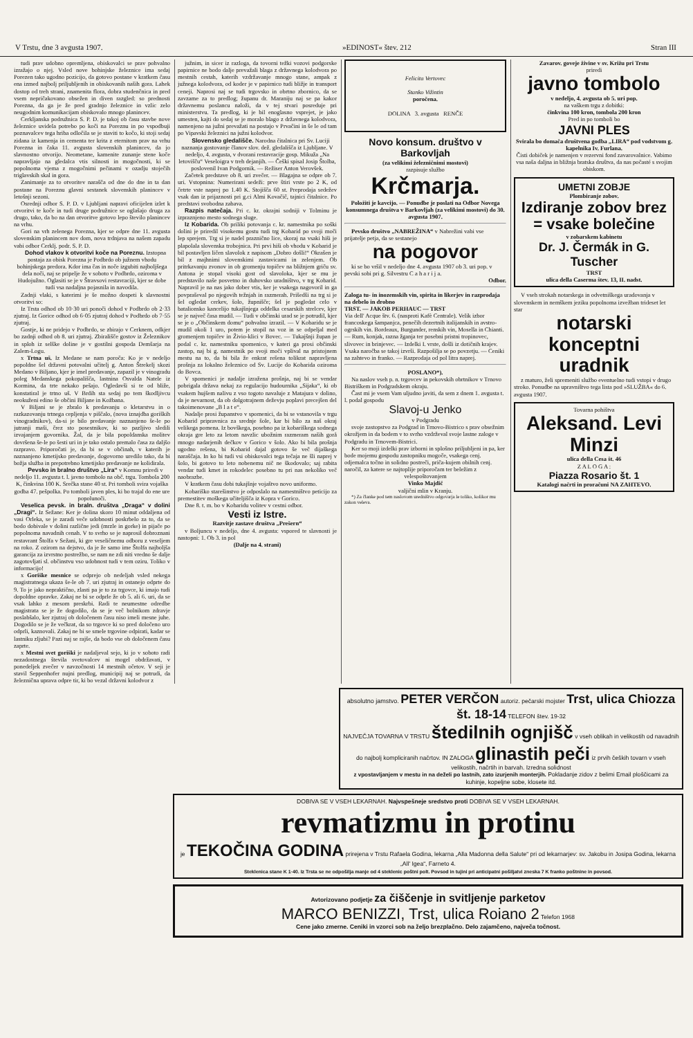V Trstu, dne 3 avgusta 1907. »EDINOST« štev. 212 Stran III
tudi prav udobno opremljena, obiskovalci se prav pohvalno izražajo o njej. Vsled nove bohinjske železnice ima sedaj Porezen tako ugodno pozicijo, da gotovo postane v kratkem času ena izmed najbolj priljubljenih in obiskovanih naših gora. Lahek dostop od treh strani, znamenita flora, dobra studenčnica in pred vsem nepričakovano obsežen in diven razgled: so prednosti Porezna, da ga je že pred gradnjo železnice in vzlic zelo neugodnim komunikacijam obiskovalo mnogo planincev.
Cerkljanska podružnica S. P. D. je takoj ob času stavbe nove železnice uvidela potrebo po koči na Poreznu in po vspodbuji poznavalcev tega hriba odločila se je staviti to kočo, ki stoji sedaj zidana iz kamenja in cementa ter krita z eternitom prav na vrhu Porezna in čaka 11. avgusta slovenskih planincev, da jo slavnostno otvorijo. Neometane, kamenite zunanje stene koče napravljajo na gledalca vtis silnosti in mogočnosti, ki se popolnoma vjema z mogočnimi pečinami v ozadju stoječih triglavskih skal in gora.
Zanimanje za to otvoritev narašča od dne do dne in ta dan postane na Poreznu glavni sestanek slovenskih planincev v letošnji sezoni.
Osrednji odbor S. P. D. v Ljubljani napravi oficijelen izlet k otvoritvi te koče in tudi druge podružnice se oglašajo druga za drugo, tako, da bo na dan otvoritve gotovo lepo število planincev na vrhu.
Gori na vrh zelenega Porezna, kjer se odpre dne 11. avgusta slovenskim planincem nov dom, nova trdnjava na našem zapadu vabi odbor Cerklj. podr. S. P. D.
Dohod vlakov k otvoritvi koče na Poreznu. Izstopna postaja za obisk Porezna je Podbrdo ob južnem vhodu bohinjskega predora. Kdor ima čas in noče izgubiti najboljšega dela noči, naj se pripelje že v soboto v Podbrdo, oziroma v Hudojužno. Oglasiti se je v Štravsovi restavraciji, kjer se dobe tudi vsa nadaljna pojasnila in navodila.
Zadnji vlaki, s katerimi je še možno dospeti k slavnostni otvoritvi so:
Iz Trsta odhod ob 10·30 uri ponoči dohod v Podbrdo ob 2·33 zjutraj. Iz Gorice odhod ob 6·05 zjutraj dohod v Podbrdo ob 7·55 zjutraj.
Gostje, ki ne pridejo v Podbrdo, se zbirajo v Cerknem, odkjer bo zadnji odhod ob 8. uri zjutraj. Zbirališče gostov iz Železnikov in sploh iz selške doline je v gostilni gospoda Demšarja na Zalem-Logu.
x Trtna uš. Iz Medane se nam poroča: Ko je v nedeljo popoldne šel državni potovalni učitelj g. Anton Štrekelj skozi Medano v Biljano, kjer je imel predavanje, zapazil je v vinogradu poleg Medanskega pokopališča, lastnina Osvalda Natele iz Kormina, da trte nekako pešajo. Ogledavši si te od bliže, konstatiral je trtno uš. V Brdih sta sedaj po tem škodljivcu neokuženi edino še občini Biljane in Kožbana.
V Biljani se je zbralo k predavanju o kletarstvu in o razkazovanju trtnega cepljenja v piščalo, (nova iznajdba goriških vinogradnikov), da-si je bilo predavanje naznanjeno še-le po jutranji maši, črez sto posestnikov, ki so pazljivo sledili izvajanjem govornika. Žal, da je bila popoldanska molitev dovršena še-le po šesti uri in je tako ostalo premalo časa za daljšo razpravo. Priporočati je, da bi se v občinah, v katerih je naznanjeno kmetijsko predavanje, dogovorno uredilo tako, da bi božja služba in prepotrebno kmetijsko predavanje ne kolidirala.
Pevsko in bralno društvo „Lira“ v Komnu priredi v nedeljo 11. avgusta t. l. javno tombolo na obč. trgu. Tombola 200 K, činkvina 100 K. Srečka stane 40 st. Pri tomboli svira vojaška godba 47. pešpolka. Po tomboli javen ples, ki bo trajal do ene ure popolunoči.
Veselica pevsk. in braln. društva „Draga“ v dolini „Dragi“. Iz Sežane: Ker je dolina skoro 10 minut oddaljena od vasi Orleka, se je zaradi veče udobnosti poskrbelo za to, da se bodo dobivale v dolini različne jedi (mrzle in gorke) in pijače po popolnoma navadnih cenah. V to svrho se je naprosil dobroznani restavrant Štolfa v Sežani, ki gre veseličnemu odboru z veseljem na roko. Z ozirom na dejstvo, da je že samo ime Štolfa najboljša garancija za izvrstno postrežbo, se nam ne zdi niti vredno še dalje zagotovljati sl. občinstvu vso udobnost tudi v tem oziru. Toliko v informacijo!
x Goriške mesnice se odprejo ob nedeljah vsled nekega magistratnega ukaza še-le ob 7. uri zjutraj in ostanejo odprte do 9. To je jako nepraktično, zlasti pa je to za trgovce, ki imajo tudi dopoldne opravke. Zakaj ne bi se odprle že ob 5. ali 6. uri, da se vsak lahko z mesom preskrbi. Radi te neumestne odredbe magistrata se je že dogodilo, da se je več bolnikom zdravje poslabšalo, ker zjutraj ob določenem času niso imeli mesne juhe. Dogodilo se je že večkrat, da so trgovce ki so pred določeno uro odprli, kaznovali. Zakaj ne bi se smele trgovine odpirati, kadar se lastniku zljubi? Pazi naj se rajše, da bodo vse ob določenem času zaprte.
x Mestni svet goriški je nadaljeval sejo, ki jo v soboto radi nezadostnega števila svetovalcev ni mogel obdržavati, v ponedeljek zvečer v navzočnosti 14 mestnih očetov. V seji je stavil Seppenhofer nujni predlog, municipij naj se potrudi, da železnična uprava odpre tir, ki bo vezal državni kolodvor z
južnim, in sicer iz razloga, da tovorni težki vozovi podgorske papirnice ne bodo dalje prevažali blaga z državnega kolodvora po mestnih cestah, katerih vzdržavanje mnogo stane, ampak z južnega kolodvora, od koder je v papirnico tudi bližje in transport ceneji. Naprosi naj se tudi trgovsko in obrtno zbornico, da se zavzame za to predlog; županu dr. Maraniju naj se pa kakor državnemu poslancu naloži, da v tej stvari posreduje pri ministerstvu. Ta predlog, ki je bil enoglasno vsprejet, je jako umesten, kajti do sedaj se je moralo blago z državnega kolodvora, namenjeno na južni prevažati na postajo v Prvačini in še le od tam po Vipavski železnici na južni kolodvor.
Slovensko gledališče. Narodna čitalnica pri Sv. Luciji naznanja gostovanje članov slov. dež. gledališča iz Ljubljane. V nedeljo, 4. avgusta, v dvorani restavracije gosp. Mikuža „Na letovišču“ Veseloigra v treh dejanjih. — Češki spisal Josip Štolba, poslovenil Ivan Podgornik. — Režiser Anton Verovšek.
Začetek predstave ob 8. uri zvečer. — Blagajna se odpre ob 7. uri. Vstopnina: Numerirani sedeži: prve štiri vrste po 2 K, od četrte vste naprej po 1.40 K. Stojišča 60 st. Preprodaja sedežev vsak dan iz prijaznosti pri g.ci Almi Kovačič, tajnici čitalnice. Po predstavi svobodna zabava.
Razpis natečaja. Pri c. kr. okrajni sodniji v Tolminu je izpraznjeno mesto sodnega sluge.
Iz Kobarida. Ob priliki potovanja c. kr. namestnika po soški dolini je priredil visokemu gostu tudi trg Kobarid po svoji moči lep sprejem. Trg si je nadel praznično lice, skoraj na vsaki hiši je plapolala slovenska trobojnica. Pri prvi hiši ob vhodu v Kobarid je bil postavljen ličen slavolok z napisom „Dobro došli!“ Okrašen je bil z majhnimi slovenskimi zastavicami in zelenjem. Ob pritrkavanju zvonov in ob gromenju topičev na bližnjem griču sv. Antona je stopal visoki gost od slavoloka, kjer se mu je predstavilo naše posvetno in duhovsko uradništvo, v trg Kobarid. Napravil je na nas jako dober vtis, ker je vsakega nagovoril in ga povpraševal po njegovih težnjah in razmerah. Prišedši na trg si je šel ogledat cerkev, šolo, župnišče; šel je pogledat celo v batalionsko kancelijo tukajšnjega oddelka cesarskih strelcev, kjer se je največ časa mudil. — Tudi v občinski urad se je potrudil, kjer se je o „Občinskem domu“ pohvalno izrazil. — V Kobaridu se je mudil okoli 1 uro, potem je stopil na voz in se odpeljal med gromenjem topičev in Živio-klici v Bovec. — Tukajšnji župan je podal c. kr. namestniku spomenico, v kateri ga prosi občinski zastop, naj bi g. namestnik po svoji moči vplival na pristojnem mestu na to, da bi bila že enkrat rešena tolikrat napravljena prošnja za lokalno železnico od Sv. Lucije do Kobarida oziroma do Bovca.
V spomenici je nadalje izražena prošnja, naj bi se vendar pobrigala država nekaj za regulacijo hudournika „Sijaka“, ki ob vsakem hujšem nalivu z vso togoto navaluje z Matajura v dolino, da je nevarnost, da ob dolgotrajnem deževju poplavi precejšen del takoimenovane „B l a t e“.
Nadalje prosi županstvo v spomenici, da bi se vstanovila v trgu Kobarid pripravnica za srednje šole, kar bi bilo za naš okraj velikega pomena. Iz bovškega, posebno pa iz kobariškega sodnega okraja gre leto za letom navzlic ubožnim razmeram naših gorå mnogo nadarjenih dečkov v Gorico v šolo. Ako bi bila prošnja ugodno rešena, bi Kobarid dajal gotovo še več dijaškega naraščaja. In ko bi tudi vsi obiskovalci tega tečaja ne šli naprej v šolo, bi gotovo to leto nobenemu nič ne škodovalo; saj rabita vendar tudi kmet in rokodelec posebno tu pri nas nekoliko več naobrazbe.
V kratkem času dobi tukajšnje vojaštvo novo uniformo.
Kobariško starešinstvo je odposlalo na namestništvo peticijo za premestitev moškega učiteljišča iz Kopra v Gorico.
Dne 8. t. m. bo v Kobaridu volitev v cestni odbor.
Vesti iz Istre.
Razvitje zastave društva „Prešern“
v Boljuncu v nedeljo, dne 4. avgusta: vspored te slavnosti je nastopni: 1. Ob 3. in pol
(Dalje na 4. strani)
Felicita Vertovec
Stanko Vižintin
poročena.
DOLINA 3. avgusta RENČE
Novo konsum. društvo v Barkovljah
(za velikimi železničnimi mostovi)
razpisuje službo
Krčmarja.
Položiti je kavcijo. — Ponudbe je poslati na Odbor Novega konsumnega društva v Barkovljah (za velikimi mostovi) do 30. avgusta 1907.
Pevsko društvo „NABREŽINA“ v Nabrežini vabi vse prijatelje petja, da se sestanejo
na pogovor
ki se bo vršil v nedeljo dne 4. avgusta 1907 ob 3. uri pop. v pevski sobi pri g. Silvestru C a h a r i j a.
Odbor.
Zaloga tu- in inozemskih vin, spirita in likerjev in razprodaja na debelo in drobno
TRST. — JAKOB PERHAUC — TRST
Via dell' Acque štv. 6. (nasproti Kafè Centrale). Velik izbor francoskega šampanjca, penečih dezertnih italijanskih in avstro-ogrskih vin. Bordeaux, Burgunder, renskih vin, Mosella in Chianti. — Rum, konjak, razna žganja ter posebni pristni tropinovec, slivovec in brinjevec. — Izdelki I. vrste, došli iz dotičnih krajev. Vsaka naročba se takoj izvrši. Razpošilja se po povzetju. — Ceniki na zahtevo in franko. — Razprodaja od pol litra naprej.
POSLANO*).
Na naslov vseh p. n. trgovcev in pekovskih obrtnikov v Trnovo Bistriškem in Podgradskem okraju.
Čast mi je vsem Vam uljudno javiti, da sem z dnem 1. avgusta t. l. podal gospodu
Slavoj-u Jenko
v Podgradu
svoje zastopstvo za Podgrad in Trnovo-Bistrico s prav obsežnim okrožjem in da bodem v to svrho vzdrževal svoje lastne zaloge v Podgradu in Trnovem-Bistrici.
Ker so moji izdelki prav izborni in splošno priljubljeni in pa, ker bode mojemu gospodu zastopniku mogoče, vsakega cenj. odjemalca točno in solidno postreči, priča-kujem obilnih cenj. naročil, za katere se najtoplije priporočam ter beležim z
velespoštovanjem
Vinko Majdič
valjični mlin v Kranju.
*) Za članke pod tem naslovom uredništvo odgovarja le toliko, kolikor mu zakon veleva.
Zavarov. goveje živine v sv. Križu pri Trstu
priredi
javno tombolo
v nedeljo, 4. avgusta ob 5. uri pop.
na vaškem trgu z dobitki:
činkvina 100 kron, tombola 200 kron
Pred in po tomboli bo
JAVNI PLES
Svirala bo domača društvena godba „LIRA“ pod vodstvom g. kapelnika Iv. Furlana.
Čisti dobiček je namenjen v rezervni fond zavarovalnice. Vabimo vsa naša daljna in bližnja bratska društva, da nas počasté s svojim obiskom.
UMETNI ZOBJE
Plombiranje zobov.
Izdiranje zobov brez = vsake bolečine
v zobarskem kabinetu
Dr. J. Čermák in G. Tuscher
TRST
ulica della Caserma štev. 13, II. nadst.
V vseh strokah notarskega in odvetniškega uradovanja v slovenskem in nemškem jeziku popolnoma izvežban trideset let star
notarski konceptni uradnik
z maturo, želi spremeniti službo eventuelno tudi vstopi v drugo stroko. Ponudbe na upravništvo tega lista pod »SLUŽBA« do 6. avgusta 1907.
Tovarna pohištva
Aleksand. Levi Minzi
ulica della Cesa št. 46
Z A L O G A :
Piazza Rosario št. 1
Katalogi načrti in proračuni NA ZAHTEVO.
absolutno jamstvo. PETER VERČON autoriz. pečarski mojster Trst, ulica Chiozza št. 18-14 TELEFON štev. 19-32
NAJVEČJA TOVARNA V TRSTU štedilnih ognjišč v vseh oblikah in velikostih od navadnih do najbolj kompliciranih načrtov. IN ZALOGA glinastih peči iz prvih čeških tovarn v vseh velikostih, načrtih in barvah. Izredna solidnost
z vpostavljanjem v mestu in na deželi po lastnih, zato izurjenih monterjih. Pokladanje zidov z belimi Email ploščicami za kuhinje, kopeljne sobe, klosete itd.
DOBIVA SE V VSEH LEKARNAH. Najvspešneje sredstvo proti DOBIVA SE V VSEH LEKARNAH.
revmatizmu in protinu
je TEKOČINA GODINA prirejena v Trstu Rafaela Godina, lekarna „Alla Madonna della Salute“ pri od lekarnarjev: sv. Jakobu in Josipa Godina, lekarna „All' Igea“, Farneto 4.
Steklenica stane K 1·40. Iz Trsta se ne odpošilja manje od 4 steklenic poštni polt. Povsod in tujini pri anticipatni pošiljatvi zneska 7 K franko poštnine in povsod.
Avtorizovano podjetje za čiščenje in svitljenje parketov
MARCO BENIZZI, Trst, ulica Roiano 2 Telefon 1968
Cene jako zmerne. Ceniki in vzorci sob na željo brezplačno. Delo zajamčeno, največa točnost.